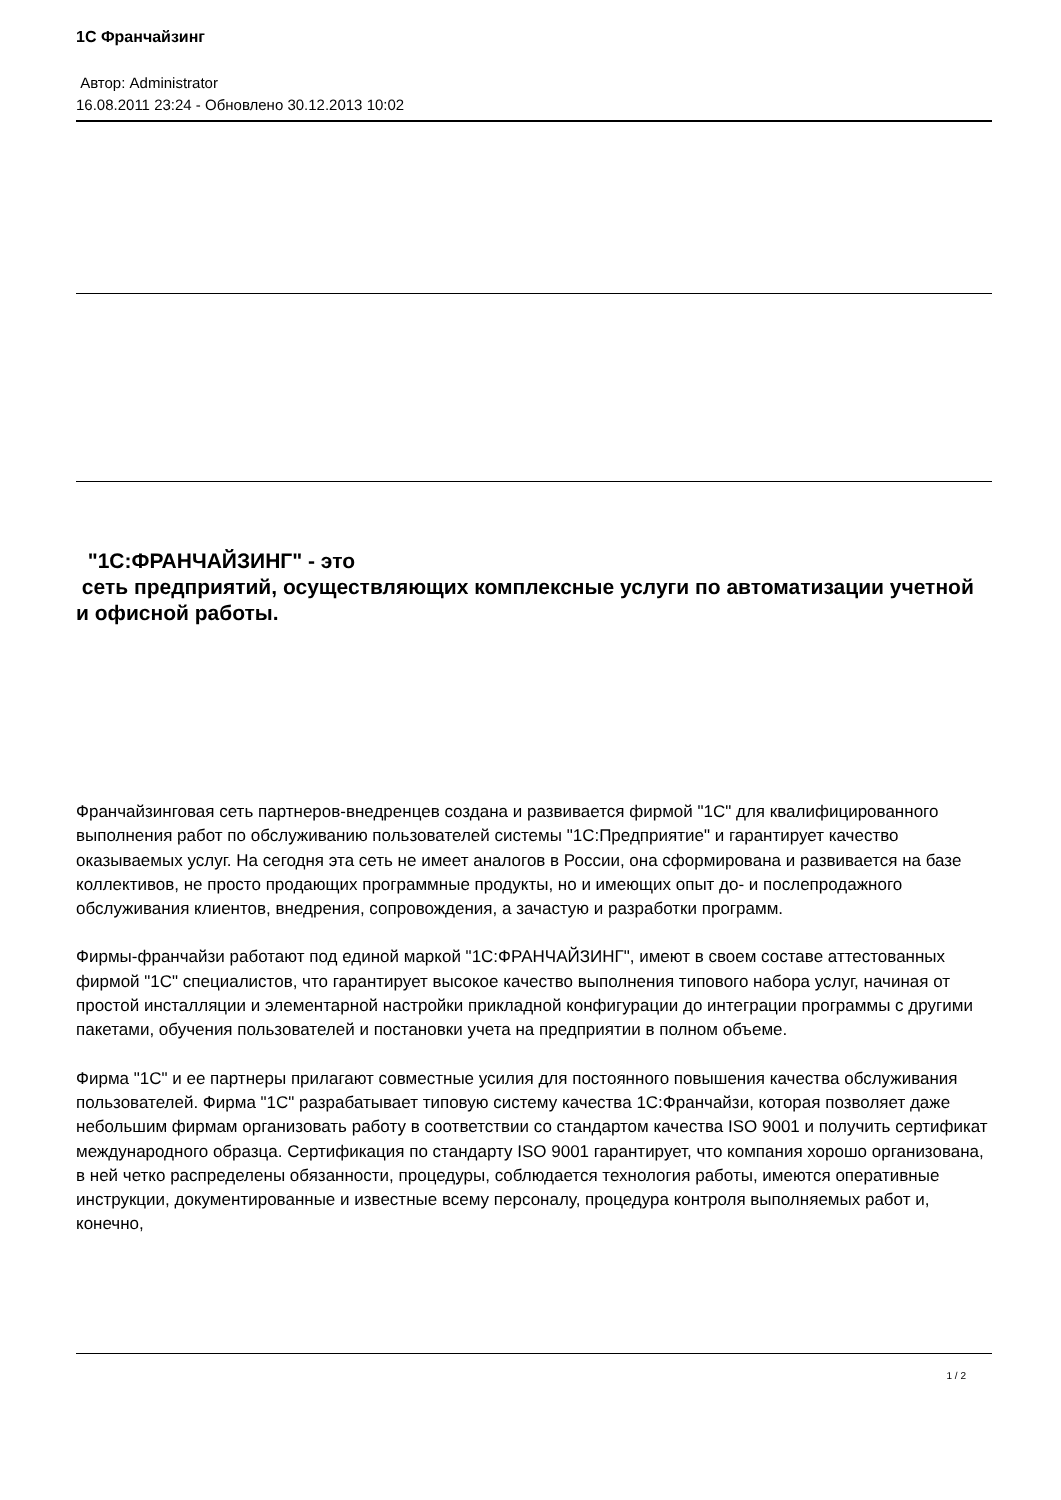1С Франчайзинг
Автор: Administrator
16.08.2011 23:24 - Обновлено 30.12.2013 10:02
"1С:ФРАНЧАЙЗИНГ" - это
сеть предприятий, осуществляющих комплексные услуги по автоматизации учетной и офисной работы.
Франчайзинговая сеть партнеров-внедренцев создана и развивается фирмой "1С" для квалифицированного выполнения работ по обслуживанию пользователей системы "1С:Предприятие" и гарантирует качество оказываемых услуг. На сегодня эта сеть не имеет аналогов в России, она сформирована и развивается на базе коллективов, не просто продающих программные продукты, но и имеющих опыт до- и послепродажного обслуживания клиентов, внедрения, сопровождения, а зачастую и разработки программ.
Фирмы-франчайзи работают под единой маркой "1С:ФРАНЧАЙЗИНГ", имеют в своем составе аттестованных фирмой "1С" специалистов, что гарантирует высокое качество выполнения типового набора услуг, начиная от простой инсталляции и элементарной настройки прикладной конфигурации до интеграции программы с другими пакетами, обучения пользователей и постановки учета на предприятии в полном объеме.
Фирма "1С" и ее партнеры прилагают совместные усилия для постоянного повышения качества обслуживания пользователей. Фирма "1С" разрабатывает типовую систему качества 1С:Франчайзи, которая позволяет даже небольшим фирмам организовать работу в соответствии со стандартом качества ISO 9001 и получить сертификат международного образца. Сертификация по стандарту ISO 9001 гарантирует, что компания хорошо организована, в ней четко распределены обязанности, процедуры, соблюдается технология работы, имеются оперативные инструкции, документированные и известные всему персоналу, процедура контроля выполняемых работ и, конечно,
1 / 2